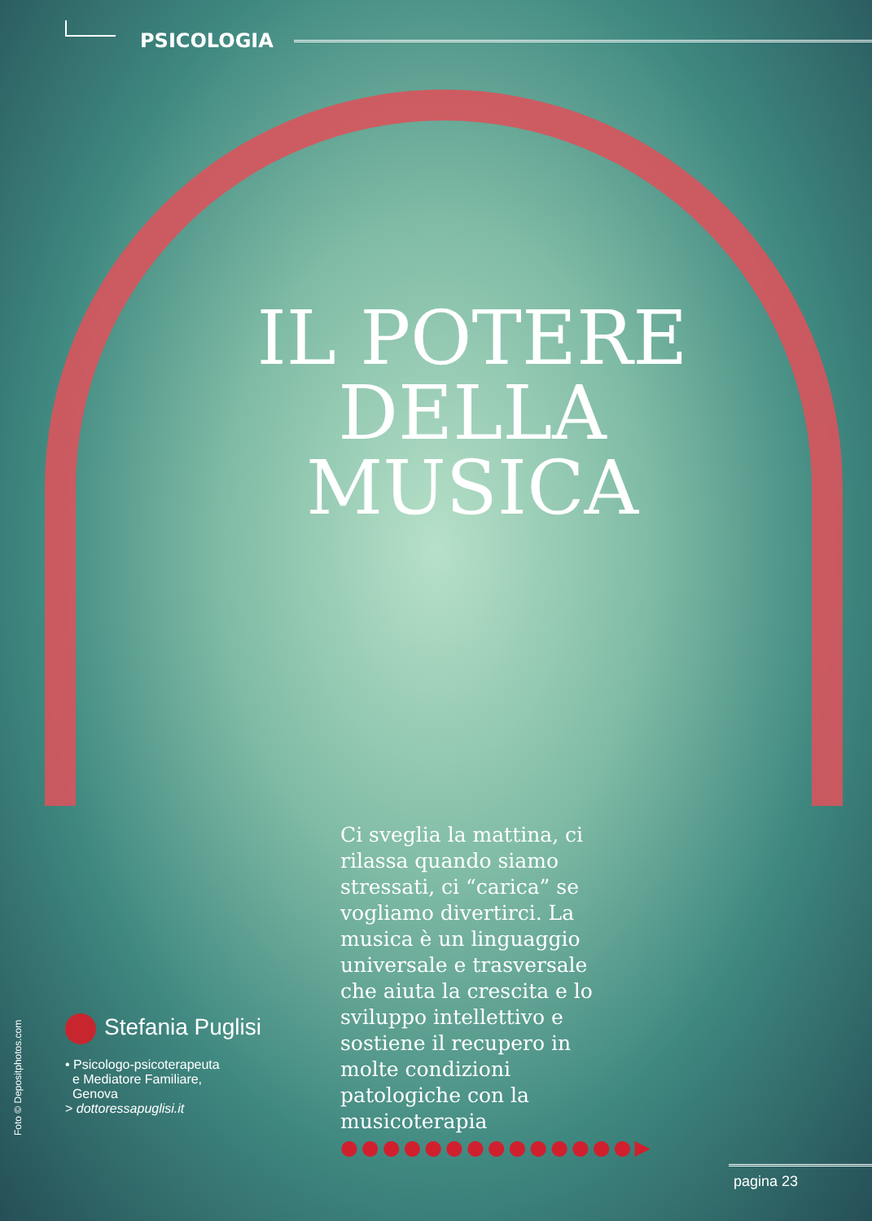PSICOLOGIA
IL POTERE
DELLA MUSICA
Ci sveglia la mattina, ci rilassa quando siamo stressati, ci “carica” se vogliamo divertirci. La musica è un linguaggio universale e trasversale che aiuta la crescita e lo sviluppo intellettivo e sostiene il recupero in molte condizioni patologiche con la musicoterapia ●●●●●●●●●●●●●●▶
Stefania Puglisi
• Psicologo-psicoterapeuta
e Mediatore Familiare,
Genova
> dottoressapuglisi.it
Foto © Depositphotos.com
pagina 23